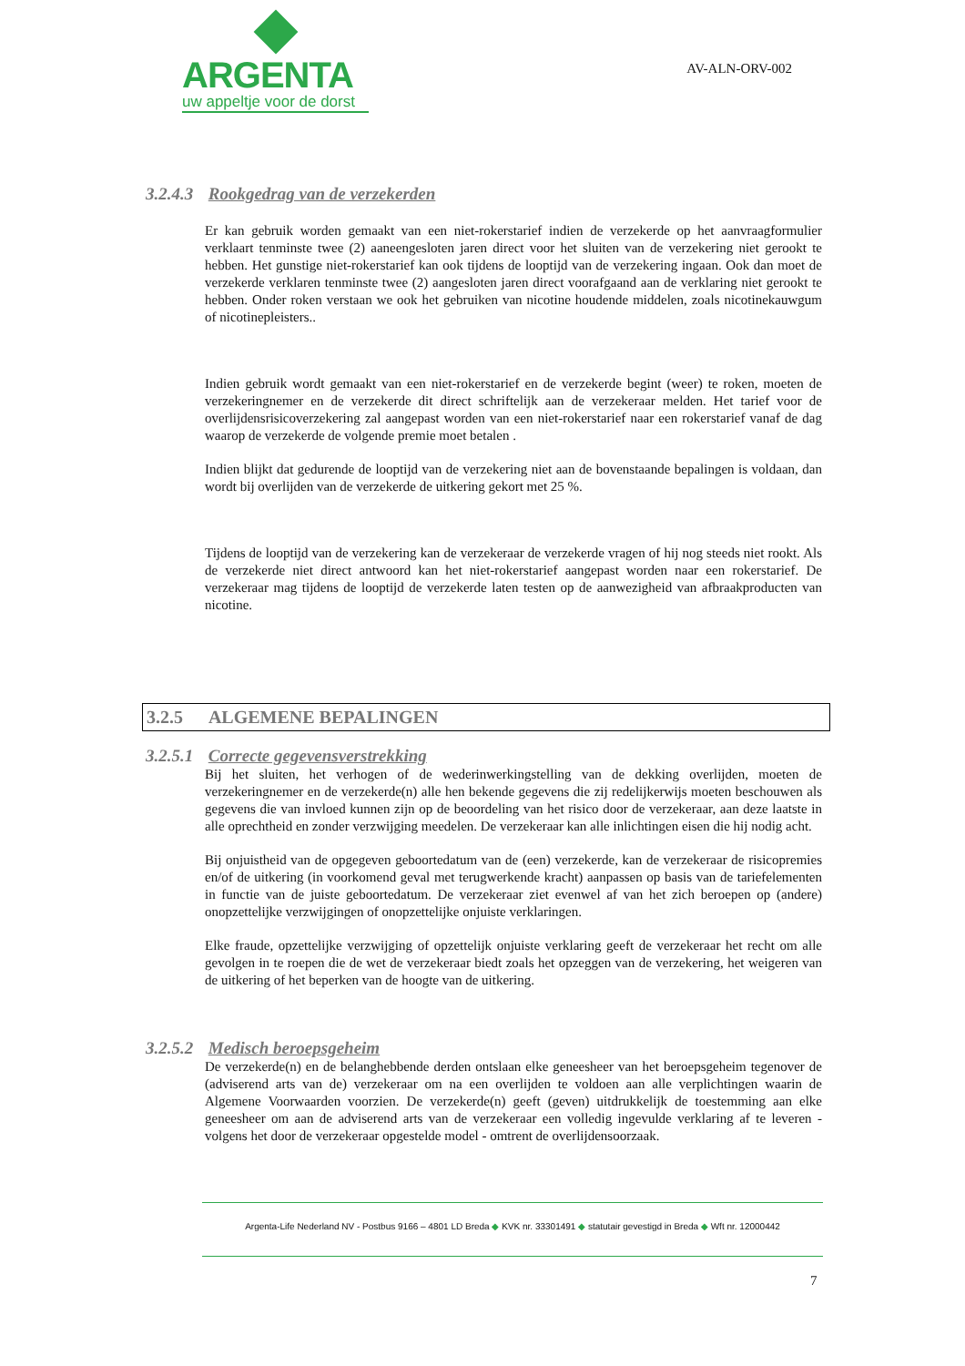ARGENTA
uw appeltje voor de dorst
AV-ALN-ORV-002
3.2.4.3 Rookgedrag van de verzekerden
Er kan gebruik worden gemaakt van een niet-rokerstarief indien de verzekerde op het aanvraagformulier verklaart tenminste twee (2) aaneengesloten jaren direct voor het sluiten van de verzekering niet gerookt te hebben. Het gunstige niet-rokerstarief kan ook tijdens de looptijd van de verzekering ingaan. Ook dan moet de verzekerde verklaren tenminste twee (2) aangesloten jaren direct voorafgaand aan de verklaring niet gerookt te hebben. Onder roken verstaan we ook het gebruiken van nicotine houdende middelen, zoals nicotinekauwgum of nicotinepleisters..
Indien gebruik wordt gemaakt van een niet-rokerstarief en de verzekerde begint (weer) te roken, moeten de verzekeringnemer en de verzekerde dit direct schriftelijk aan de verzekeraar melden. Het tarief voor de overlijdensrisicoverzekering zal aangepast worden van een niet-rokerstarief naar een rokerstarief vanaf de dag waarop de verzekerde de volgende premie moet betalen .
Indien blijkt dat gedurende de looptijd van de verzekering niet aan de bovenstaande bepalingen is voldaan, dan wordt bij overlijden van de verzekerde de uitkering gekort met 25 %.
Tijdens de looptijd van de verzekering kan de verzekeraar de verzekerde vragen of hij nog steeds niet rookt. Als de verzekerde niet direct antwoord kan het niet-rokerstarief aangepast worden naar een rokerstarief. De verzekeraar mag tijdens de looptijd de verzekerde laten testen op de aanwezigheid van afbraakproducten van nicotine.
3.2.5 ALGEMENE BEPALINGEN
3.2.5.1 Correcte gegevensverstrekking
Bij het sluiten, het verhogen of de wederinwerkingstelling van de dekking overlijden, moeten de verzekeringnemer en de verzekerde(n) alle hen bekende gegevens die zij redelijkerwijs moeten beschouwen als gegevens die van invloed kunnen zijn op de beoordeling van het risico door de verzekeraar, aan deze laatste in alle oprechtheid en zonder verzwijging meedelen. De verzekeraar kan alle inlichtingen eisen die hij nodig acht.
Bij onjuistheid van de opgegeven geboortedatum van de (een) verzekerde, kan de verzekeraar de risicopremies en/of de uitkering (in voorkomend geval met terugwerkende kracht) aanpassen op basis van de tariefelementen in functie van de juiste geboortedatum. De verzekeraar ziet evenwel af van het zich beroepen op (andere) onopzettelijke verzwijgingen of onopzettelijke onjuiste verklaringen.
Elke fraude, opzettelijke verzwijging of opzettelijk onjuiste verklaring geeft de verzekeraar het recht om alle gevolgen in te roepen die de wet de verzekeraar biedt zoals het opzeggen van de verzekering, het weigeren van de uitkering of het beperken van de hoogte van de uitkering.
3.2.5.2 Medisch beroepsgeheim
De verzekerde(n) en de belanghebbende derden ontslaan elke geneesheer van het beroepsgeheim tegenover de (adviserend arts van de) verzekeraar om na een overlijden te voldoen aan alle verplichtingen waarin de Algemene Voorwaarden voorzien. De verzekerde(n) geeft (geven) uitdrukkelijk de toestemming aan elke geneesheer om aan de adviserend arts van de verzekeraar een volledig ingevulde verklaring af te leveren - volgens het door de verzekeraar opgestelde model - omtrent de overlijdensoorzaak.
Argenta-Life Nederland NV - Postbus 9166 – 4801 LD Breda ◆ KVK nr. 33301491 ◆ statutair gevestigd in Breda ◆ Wft nr. 12000442
7